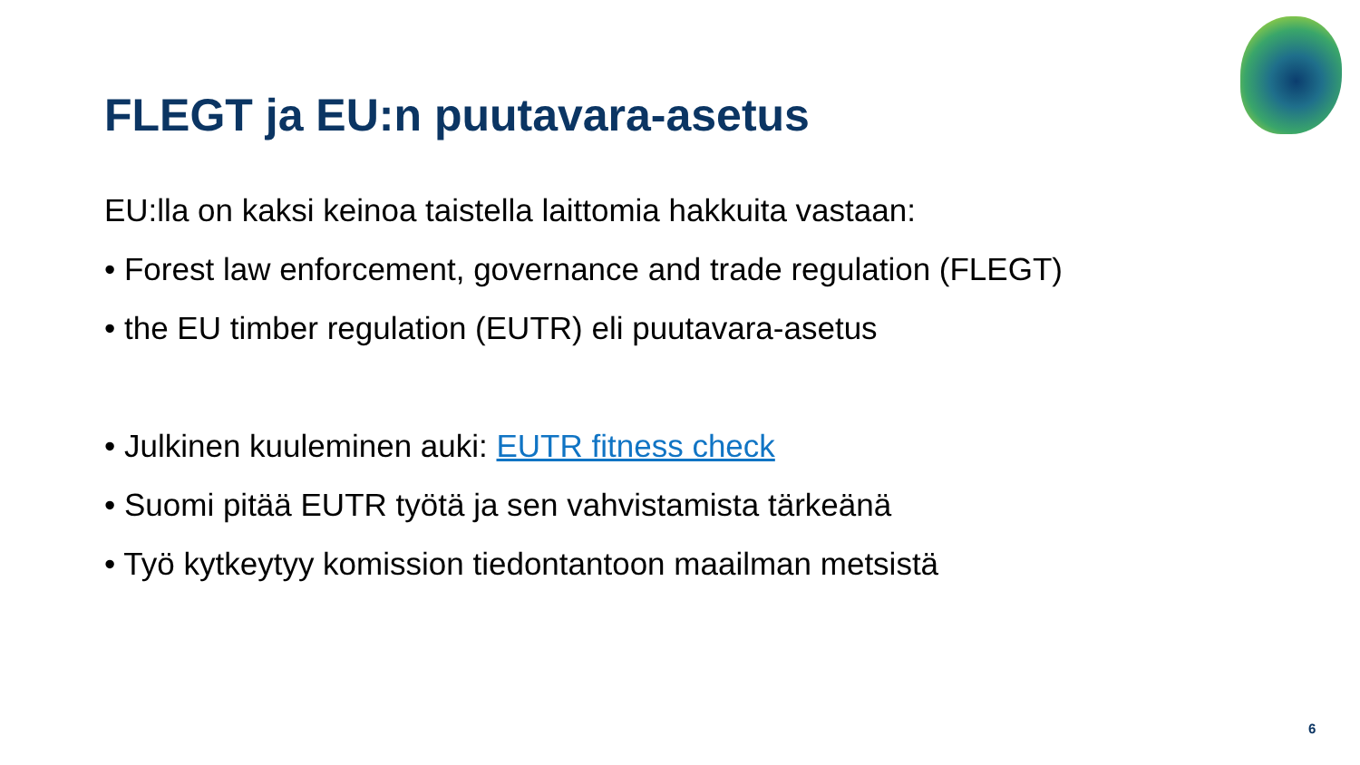FLEGT ja EU:n puutavara-asetus
EU:lla on kaksi keinoa taistella laittomia hakkuita vastaan:
• Forest law enforcement, governance and trade regulation (FLEGT)
• the EU timber regulation (EUTR) eli puutavara-asetus
• Julkinen kuuleminen auki: EUTR fitness check
• Suomi pitää EUTR työtä ja sen vahvistamista tärkeänä
• Työ kytkeytyy komission tiedontantoon maailman metsistä
6